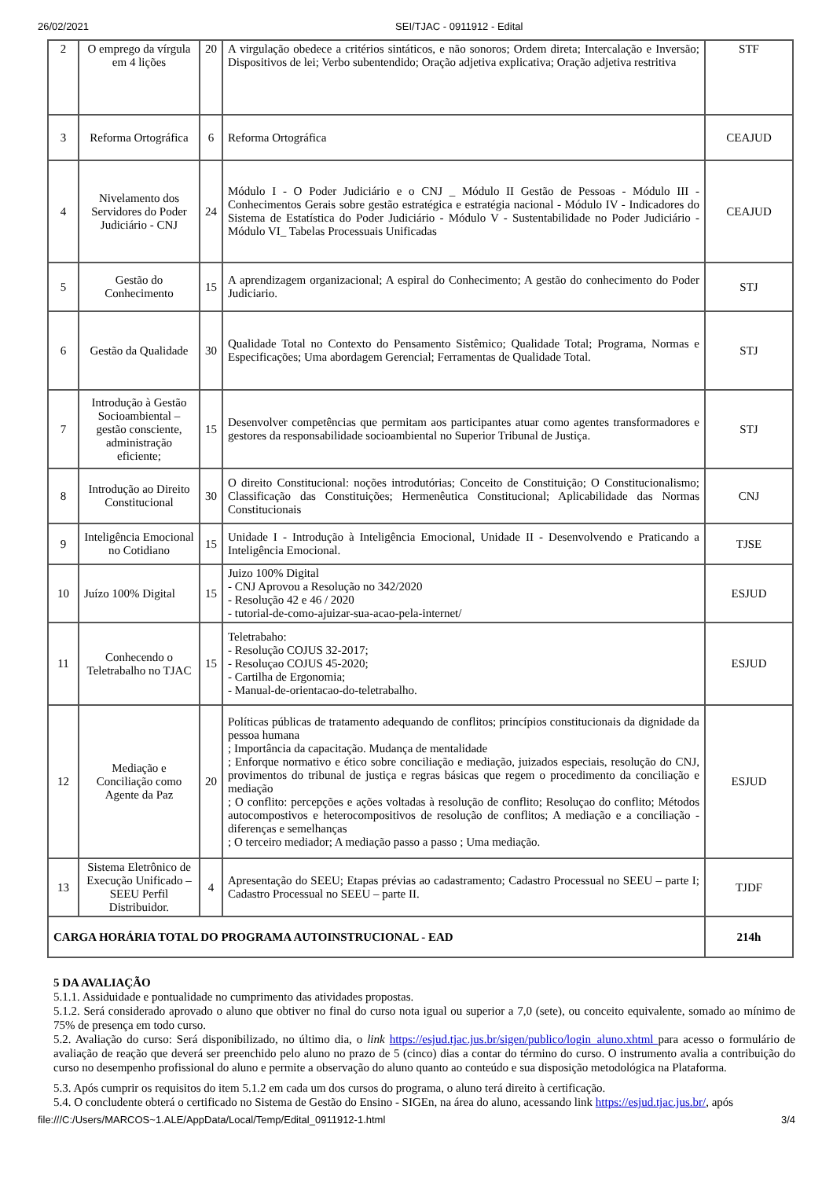26/02/2021 SEI/TJAC - 0911912 - Edital
| 2 | O emprego da vírgula em 4 lições | 20 | A virgulação obedece a critérios sintáticos, e não sonoros; Ordem direta; Intercalação e Inversão; Dispositivos de lei; Verbo subentendido; Oração adjetiva explicativa; Oração adjetiva restritiva | STF |
| 3 | Reforma Ortográfica | 6 | Reforma Ortográfica | CEAJUD |
| 4 | Nivelamento dos Servidores do Poder Judiciário - CNJ | 24 | Módulo I - O Poder Judiciário e o CNJ _ Módulo II Gestão de Pessoas - Módulo III - Conhecimentos Gerais sobre gestão estratégica e estratégia nacional - Módulo IV - Indicadores do Sistema de Estatística do Poder Judiciário - Módulo V - Sustentabilidade no Poder Judiciário - Módulo VI_ Tabelas Processuais Unificadas | CEAJUD |
| 5 | Gestão do Conhecimento | 15 | A aprendizagem organizacional; A espiral do Conhecimento; A gestão do conhecimento do Poder Judiciario. | STJ |
| 6 | Gestão da Qualidade | 30 | Qualidade Total no Contexto do Pensamento Sistêmico; Qualidade Total; Programa, Normas e Especificações; Uma abordagem Gerencial; Ferramentas de Qualidade Total. | STJ |
| 7 | Introdução à Gestão Socioambiental – gestão consciente, administração eficiente; | 15 | Desenvolver competências que permitam aos participantes atuar como agentes transformadores e gestores da responsabilidade socioambiental no Superior Tribunal de Justiça. | STJ |
| 8 | Introdução ao Direito Constitucional | 30 | O direito Constitucional: noções introdutórias; Conceito de Constituição; O Constitucionalismo; Classificação das Constituições; Hermenêutica Constitucional; Aplicabilidade das Normas Constitucionais | CNJ |
| 9 | Inteligência Emocional no Cotidiano | 15 | Unidade I - Introdução à Inteligência Emocional, Unidade II - Desenvolvendo e Praticando a Inteligência Emocional. | TJSE |
| 10 | Juízo 100% Digital | 15 | Juizo 100% Digital - CNJ Aprovou a Resolução no 342/2020 - Resolução 42 e 46 / 2020 - tutorial-de-como-ajuizar-sua-acao-pela-internet/ | ESJUD |
| 11 | Conhecendo o Teletrabalho no TJAC | 15 | Teletrabaho: - Resolução COJUS 32-2017; - Resoluçao COJUS 45-2020; - Cartilha de Ergonomia; - Manual-de-orientacao-do-teletrabalho. | ESJUD |
| 12 | Mediação e Conciliação como Agente da Paz | 20 | Políticas públicas de tratamento adequando de conflitos; princípios constitucionais da dignidade da pessoa humana ; Importância da capacitação. Mudança de mentalidade ; Enforque normativo e ético sobre conciliação e mediação, juizados especiais, resolução do CNJ, provimentos do tribunal de justiça e regras básicas que regem o procedimento da conciliação e mediação ; O conflito: percepções e ações voltadas à resolução de conflito; Resoluçao do conflito; Métodos autocompostivos e heterocompositivos de resolução de conflitos; A mediação e a conciliação - diferenças e semelhanças ; O terceiro mediador; A mediação passo a passo ; Uma mediação. | ESJUD |
| 13 | Sistema Eletrônico de Execução Unificado – SEEU Perfil Distribuidor. | 4 | Apresentação do SEEU; Etapas prévias ao cadastramento; Cadastro Processual no SEEU – parte I; Cadastro Processual no SEEU – parte II. | TJDF |
| CARGA HORÁRIA TOTAL DO PROGRAMA AUTOINSTRUCIONAL - EAD | | | | 214h |
5 DA AVALIAÇÃO
5.1.1. Assiduidade e pontualidade no cumprimento das atividades propostas.
5.1.2. Será considerado aprovado o aluno que obtiver no final do curso nota igual ou superior a 7,0 (sete), ou conceito equivalente, somado ao mínimo de 75% de presença em todo curso.
5.2. Avaliação do curso: Será disponibilizado, no último dia, o link https://esjud.tjac.jus.br/sigen/publico/login_aluno.xhtml para acesso o formulário de avaliação de reação que deverá ser preenchido pelo aluno no prazo de 5 (cinco) dias a contar do término do curso. O instrumento avalia a contribuição do curso no desempenho profissional do aluno e permite a observação do aluno quanto ao conteúdo e sua disposição metodológica na Plataforma.
5.3. Após cumprir os requisitos do item 5.1.2 em cada um dos cursos do programa, o aluno terá direito à certificação.
5.4. O concludente obterá o certificado no Sistema de Gestão do Ensino - SIGEn, na área do aluno, acessando link https://esjud.tjac.jus.br/, após
file:///C:/Users/MARCOS~1.ALE/AppData/Local/Temp/Edital_0911912-1.html 3/4